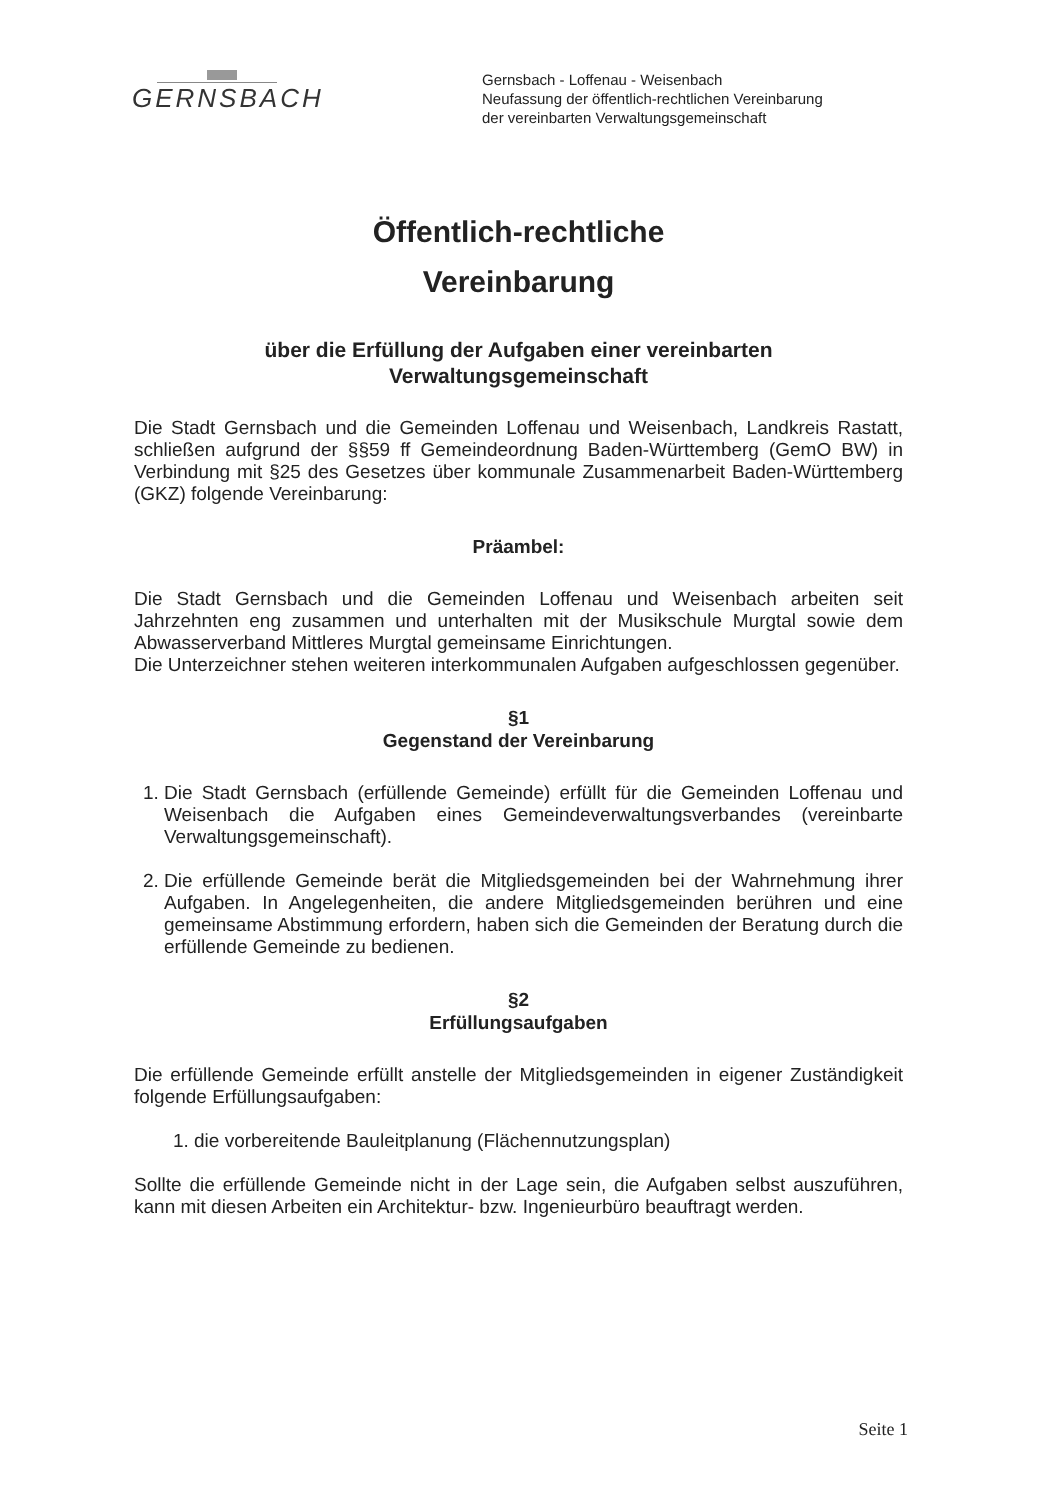GERNSBACH
Gernsbach - Loffenau - Weisenbach
Neufassung der öffentlich-rechtlichen Vereinbarung
der vereinbarten Verwaltungsgemeinschaft
Öffentlich-rechtliche
Vereinbarung
über die Erfüllung der Aufgaben einer vereinbarten
Verwaltungsgemeinschaft
Die Stadt Gernsbach und die Gemeinden Loffenau und Weisenbach, Landkreis Rastatt, schließen aufgrund der §§59 ff Gemeindeordnung Baden-Württemberg (GemO BW) in Verbindung mit §25 des Gesetzes über kommunale Zusammenarbeit Baden-Württemberg (GKZ) folgende Vereinbarung:
Präambel:
Die Stadt Gernsbach und die Gemeinden Loffenau und Weisenbach arbeiten seit Jahrzehnten eng zusammen und unterhalten mit der Musikschule Murgtal sowie dem Abwasserverband Mittleres Murgtal gemeinsame Einrichtungen.
Die Unterzeichner stehen weiteren interkommunalen Aufgaben aufgeschlossen gegenüber.
§1
Gegenstand der Vereinbarung
1. Die Stadt Gernsbach (erfüllende Gemeinde) erfüllt für die Gemeinden Loffenau und Weisenbach die Aufgaben eines Gemeindeverwaltungsverbandes (vereinbarte Verwaltungsgemeinschaft).
2. Die erfüllende Gemeinde berät die Mitgliedsgemeinden bei der Wahrnehmung ihrer Aufgaben. In Angelegenheiten, die andere Mitgliedsgemeinden berühren und eine gemeinsame Abstimmung erfordern, haben sich die Gemeinden der Beratung durch die erfüllende Gemeinde zu bedienen.
§2
Erfüllungsaufgaben
Die erfüllende Gemeinde erfüllt anstelle der Mitgliedsgemeinden in eigener Zuständigkeit folgende Erfüllungsaufgaben:
1. die vorbereitende Bauleitplanung (Flächennutzungsplan)
Sollte die erfüllende Gemeinde nicht in der Lage sein, die Aufgaben selbst auszuführen, kann mit diesen Arbeiten ein Architektur- bzw. Ingenieurbüro beauftragt werden.
Seite 1